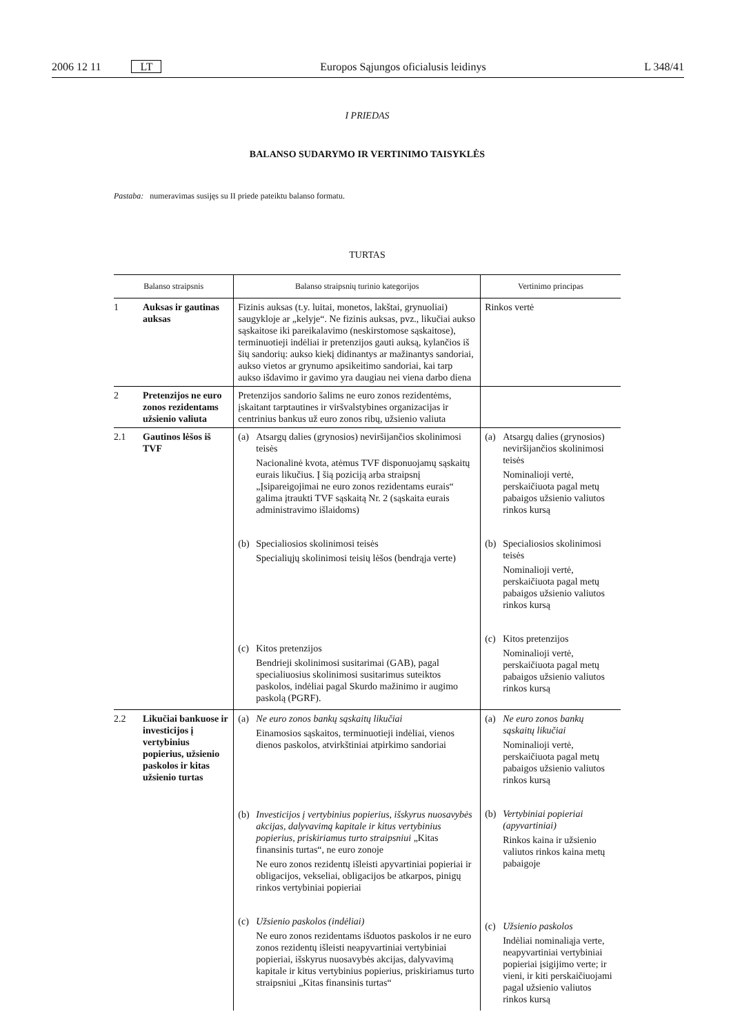2006 12 11 LT Europos Sąjungos oficialusis leidinys L 348/41
I PRIEDAS
BALANSO SUDARYMO IR VERTINIMO TAISYKLĖS
Pastaba: numeravimas susijęs su II priede pateiktu balanso formatu.
TURTAS
| Balanso straipsnis | | Balanso straipsnių turinio kategorijos | Vertinimo principas |
| --- | --- | --- | --- |
| 1 | Auksas ir gautinas auksas | Fizinis auksas (t.y. luitai, monetos, lakštai, grynuoliai) saugykloje ar „kelyje“. Ne fizinis auksas, pvz., likučiai aukso sąskaitose iki pareikalavimo (neskirstomose sąskaitose), terminuotieji indėliai ir pretenzijos gauti auksą, kylančios iš šių sandorių: aukso kiekį didinantys ar mažinantys sandoriai, aukso vietos ar grynumo apsikeitimo sandoriai, kai tarp aukso išdavimo ir gavimo yra daugiau nei viena darbo diena | Rinkos vertė |
| 2 | Pretenzijos ne euro zonos rezidentams užsienio valiuta | Pretenzijos sandorio šalims ne euro zonos rezidentėms, įskaitant tarptautines ir viršvalstybines organizacijas ir centrinius bankus už euro zonos ribų, užsienio valiuta | |
| 2.1 | Gautinos lėšos iš TVF | (a) Atsargų dalies (grynosios) neviršijančios skolinimosi teisės Nacionalinė kvota, atėmus TVF disponuojamų sąskaitų eurais likučius. Į šią poziciją arba straipsnį „Įsipareigojimai ne euro zonos rezidentams eurais“ galima įtraukti TVF sąskaitą Nr. 2 (sąskaita eurais administravimo išlaidoms) (b) Specialiosios skolinimosi teisės Specialiųjų skolinimosi teisių lėšos (bendrąja verte) (c) Kitos pretenzijos Bendrieji skolinimosi susitarimai (GAB), pagal specialiuosius skolinimosi susitarimus suteiktos paskolos, indėliai pagal Skurdo mažinimo ir augimo paskolą (PGRF). | (a) Atsargų dalies (grynosios) neviršijančios skolinimosi teisės Nominalioji vertė, perskaičiuota pagal metų pabaigos užsienio valiutos rinkos kursą (b) Specialiosios skolinimosi teisės Nominalioji vertė, perskaičiuota pagal metų pabaigos užsienio valiutos rinkos kursą (c) Kitos pretenzijos Nominalioji vertė, perskaičiuota pagal metų pabaigos užsienio valiutos rinkos kursą |
| 2.2 | Likučiai bankuose ir investicijos į vertybinius popierius, užsienio paskolos ir kitas užsienio turtas | (a) Ne euro zonos bankų sąskaitų likučiai Einamosios sąskaitos, terminuotieji indėliai, vienos dienos paskolos, atvirkštiniai atpirkimo sandoriai (b) Investicijos į vertybinius popierius, išskyrus nuosavybės akcijas, dalyvavimą kapitale ir kitus vertybinius popierius, priskiriamus turto straipsniui „Kitas finansinis turtas“, ne euro zonoje Ne euro zonos rezidentų išleisti apyvartiniai popieriai ir obligacijos, vekseliai, obligacijos be atkarpos, pinigų rinkos vertybiniai popieriai (c) Užsienio paskolos (indėliai) Ne euro zonos rezidentams išduotos paskolos ir ne euro zonos rezidentų išleisti neapyvartiniai vertybiniai popieriai, išskyrus nuosavybės akcijas, dalyvavimą kapitale ir kitus vertybinius popierius, priskiriamus turto straipsniui „Kitas finansinis turtas“ | (a) Ne euro zonos bankų sąskaitų likučiai Nominalioji vertė, perskaičiuota pagal metų pabaigos užsienio valiutos rinkos kursą (b) Vertybiniai popieriai (apyvartiniai) Rinkos kaina ir užsienio valiutos rinkos kaina metų pabaigoje (c) Užsienio paskolos Indėliai nominaliąja verte, neapyvartiniai vertybiniai popieriai įsigijimo verte; ir vieni, ir kiti perskaičiuojami pagal užsienio valiutos rinkos kursą |